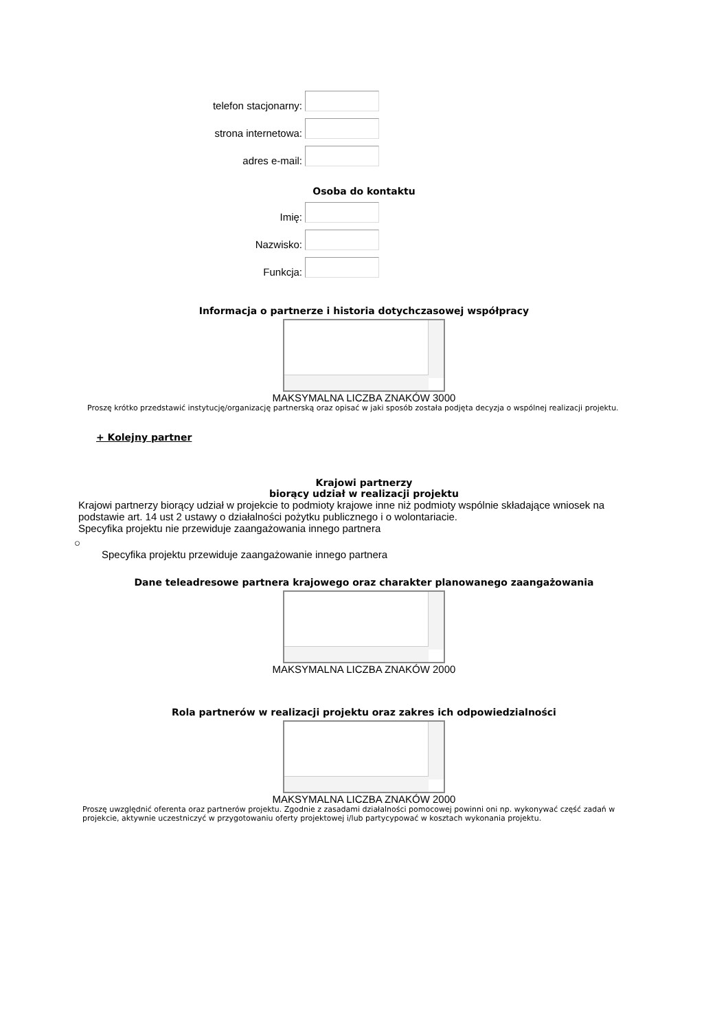telefon stacjonarny:
strona internetowa:
adres e-mail:
Osoba do kontaktu
Imię:
Nazwisko:
Funkcja:
Informacja o partnerze i historia dotychczasowej współpracy
MAKSYMALNA LICZBA ZNAKÓW 3000
Proszę krótko przedstawić instytucję/organizację partnerską oraz opisać w jaki sposób została podjęta decyzja o wspólnej realizacji projektu.
+ Kolejny partner
Krajowi partnerzy
biorący udział w realizacji projektu
Krajowi partnerzy biorący udział w projekcie to podmioty krajowe inne niż podmioty wspólnie składające wniosek na podstawie art. 14 ust 2 ustawy o działalności pożytku publicznego i o wolontariacie.
Specyfika projektu nie przewiduje zaangażowania innego partnera
○
Specyfika projektu przewiduje zaangażowanie innego partnera
Dane teleadresowe partnera krajowego oraz charakter planowanego zaangażowania
MAKSYMALNA LICZBA ZNAKÓW 2000
Rola partnerów w realizacji projektu oraz zakres ich odpowiedzialności
MAKSYMALNA LICZBA ZNAKÓW 2000
Proszę uwzględnić oferenta oraz partnerów projektu. Zgodnie z zasadami działalności pomocowej powinni oni np. wykonywać część zadań w projekcie, aktywnie uczestniczyć w przygotowaniu oferty projektowej i/lub partycypować w kosztach wykonania projektu.